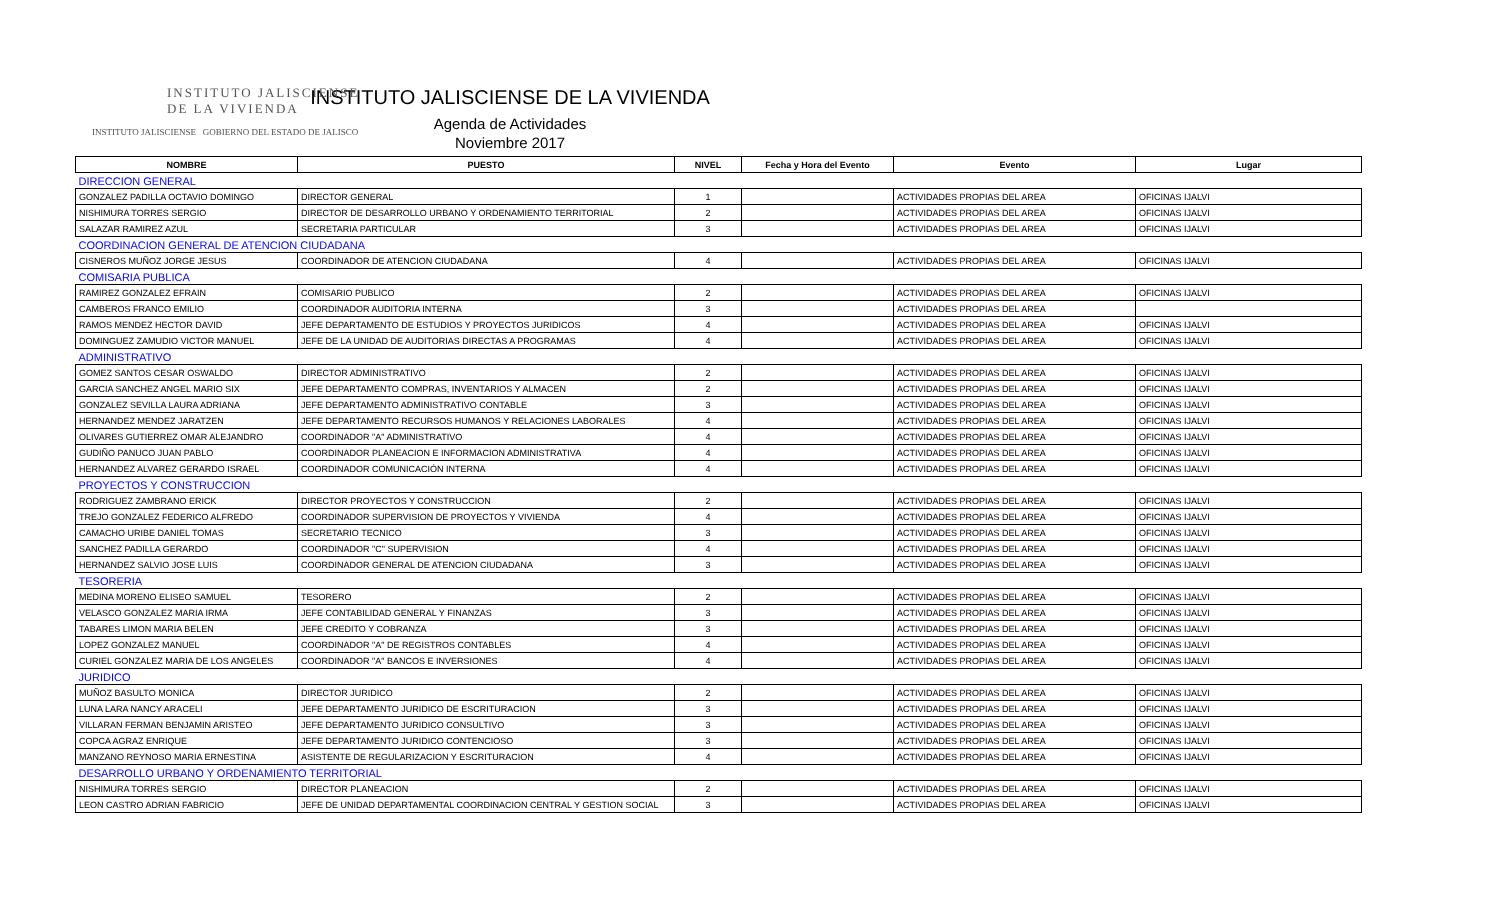INSTITUTO JALISCIENSE
DE LA VIVIENDA
INSTITUTO JALISCIENSE GOBIERNO DEL ESTADO DE JALISCO
INSTITUTO JALISCIENSE DE LA VIVIENDA
Agenda de Actividades
Noviembre 2017
| NOMBRE | PUESTO | NIVEL | Fecha y Hora del Evento | Evento | Lugar |
| --- | --- | --- | --- | --- | --- |
| DIRECCION GENERAL | | | | | |
| GONZALEZ PADILLA OCTAVIO DOMINGO | DIRECTOR GENERAL | 1 | | ACTIVIDADES PROPIAS DEL AREA | OFICINAS IJALVI |
| NISHIMURA TORRES SERGIO | DIRECTOR DE DESARROLLO URBANO Y ORDENAMIENTO TERRITORIAL | 2 | | ACTIVIDADES PROPIAS DEL AREA | OFICINAS IJALVI |
| SALAZAR RAMIREZ AZUL | SECRETARIA PARTICULAR | 3 | | ACTIVIDADES PROPIAS DEL AREA | OFICINAS IJALVI |
| COORDINACION GENERAL DE ATENCION CIUDADANA | | | | | |
| CISNEROS MUÑOZ JORGE JESUS | COORDINADOR DE ATENCION CIUDADANA | 4 | | ACTIVIDADES PROPIAS DEL AREA | OFICINAS IJALVI |
| COMISARIA PUBLICA | | | | | |
| RAMIREZ GONZALEZ EFRAIN | COMISARIO PUBLICO | 2 | | ACTIVIDADES PROPIAS DEL AREA | OFICINAS IJALVI |
| CAMBEROS FRANCO EMILIO | COORDINADOR AUDITORIA INTERNA | 3 | | ACTIVIDADES PROPIAS DEL AREA | |
| RAMOS MENDEZ HECTOR DAVID | JEFE DEPARTAMENTO DE ESTUDIOS Y PROYECTOS JURIDICOS | 4 | | ACTIVIDADES PROPIAS DEL AREA | OFICINAS IJALVI |
| DOMINGUEZ ZAMUDIO VICTOR MANUEL | JEFE DE LA UNIDAD DE AUDITORIAS DIRECTAS A PROGRAMAS | 4 | | ACTIVIDADES PROPIAS DEL AREA | OFICINAS IJALVI |
| ADMINISTRATIVO | | | | | |
| GOMEZ SANTOS CESAR OSWALDO | DIRECTOR ADMINISTRATIVO | 2 | | ACTIVIDADES PROPIAS DEL AREA | OFICINAS IJALVI |
| GARCIA SANCHEZ ANGEL MARIO SIX | JEFE DEPARTAMENTO COMPRAS, INVENTARIOS Y ALMACEN | 2 | | ACTIVIDADES PROPIAS DEL AREA | OFICINAS IJALVI |
| GONZALEZ SEVILLA LAURA ADRIANA | JEFE DEPARTAMENTO ADMINISTRATIVO CONTABLE | 3 | | ACTIVIDADES PROPIAS DEL AREA | OFICINAS IJALVI |
| HERNANDEZ MENDEZ JARATZEN | JEFE DEPARTAMENTO RECURSOS HUMANOS Y RELACIONES LABORALES | 4 | | ACTIVIDADES PROPIAS DEL AREA | OFICINAS IJALVI |
| OLIVARES GUTIERREZ OMAR ALEJANDRO | COORDINADOR "A" ADMINISTRATIVO | 4 | | ACTIVIDADES PROPIAS DEL AREA | OFICINAS IJALVI |
| GUDIÑO PANUCO JUAN PABLO | COORDINADOR PLANEACION E INFORMACION ADMINISTRATIVA | 4 | | ACTIVIDADES PROPIAS DEL AREA | OFICINAS IJALVI |
| HERNANDEZ ALVAREZ GERARDO ISRAEL | COORDINADOR COMUNICACIÓN INTERNA | 4 | | ACTIVIDADES PROPIAS DEL AREA | OFICINAS IJALVI |
| PROYECTOS Y CONSTRUCCION | | | | | |
| RODRIGUEZ ZAMBRANO ERICK | DIRECTOR PROYECTOS Y CONSTRUCCION | 2 | | ACTIVIDADES PROPIAS DEL AREA | OFICINAS IJALVI |
| TREJO GONZALEZ FEDERICO ALFREDO | COORDINADOR SUPERVISION DE PROYECTOS Y VIVIENDA | 4 | | ACTIVIDADES PROPIAS DEL AREA | OFICINAS IJALVI |
| CAMACHO URIBE DANIEL TOMAS | SECRETARIO TECNICO | 3 | | ACTIVIDADES PROPIAS DEL AREA | OFICINAS IJALVI |
| SANCHEZ PADILLA GERARDO | COORDINADOR "C" SUPERVISION | 4 | | ACTIVIDADES PROPIAS DEL AREA | OFICINAS IJALVI |
| HERNANDEZ SALVIO JOSE LUIS | COORDINADOR GENERAL DE ATENCION CIUDADANA | 3 | | ACTIVIDADES PROPIAS DEL AREA | OFICINAS IJALVI |
| TESORERIA | | | | | |
| MEDINA MORENO ELISEO SAMUEL | TESORERO | 2 | | ACTIVIDADES PROPIAS DEL AREA | OFICINAS IJALVI |
| VELASCO GONZALEZ MARIA IRMA | JEFE CONTABILIDAD GENERAL Y FINANZAS | 3 | | ACTIVIDADES PROPIAS DEL AREA | OFICINAS IJALVI |
| TABARES LIMON MARIA BELEN | JEFE CREDITO Y COBRANZA | 3 | | ACTIVIDADES PROPIAS DEL AREA | OFICINAS IJALVI |
| LOPEZ GONZALEZ MANUEL | COORDINADOR "A" DE REGISTROS CONTABLES | 4 | | ACTIVIDADES PROPIAS DEL AREA | OFICINAS IJALVI |
| CURIEL GONZALEZ MARIA DE LOS ANGELES | COORDINADOR "A" BANCOS E INVERSIONES | 4 | | ACTIVIDADES PROPIAS DEL AREA | OFICINAS IJALVI |
| JURIDICO | | | | | |
| MUÑOZ BASULTO MONICA | DIRECTOR JURIDICO | 2 | | ACTIVIDADES PROPIAS DEL AREA | OFICINAS IJALVI |
| LUNA LARA NANCY ARACELI | JEFE DEPARTAMENTO JURIDICO DE ESCRITURACION | 3 | | ACTIVIDADES PROPIAS DEL AREA | OFICINAS IJALVI |
| VILLARAN FERMAN BENJAMIN ARISTEO | JEFE DEPARTAMENTO JURIDICO CONSULTIVO | 3 | | ACTIVIDADES PROPIAS DEL AREA | OFICINAS IJALVI |
| COPCA AGRAZ ENRIQUE | JEFE DEPARTAMENTO JURIDICO CONTENCIOSO | 3 | | ACTIVIDADES PROPIAS DEL AREA | OFICINAS IJALVI |
| MANZANO REYNOSO MARIA ERNESTINA | ASISTENTE DE REGULARIZACION Y ESCRITURACION | 4 | | ACTIVIDADES PROPIAS DEL AREA | OFICINAS IJALVI |
| DESARROLLO URBANO Y ORDENAMIENTO TERRITORIAL | | | | | |
| NISHIMURA TORRES SERGIO | DIRECTOR PLANEACION | 2 | | ACTIVIDADES PROPIAS DEL AREA | OFICINAS IJALVI |
| LEON CASTRO ADRIAN FABRICIO | JEFE DE UNIDAD DEPARTAMENTAL COORDINACION CENTRAL Y GESTION SOCIAL | 3 | | ACTIVIDADES PROPIAS DEL AREA | OFICINAS IJALVI |